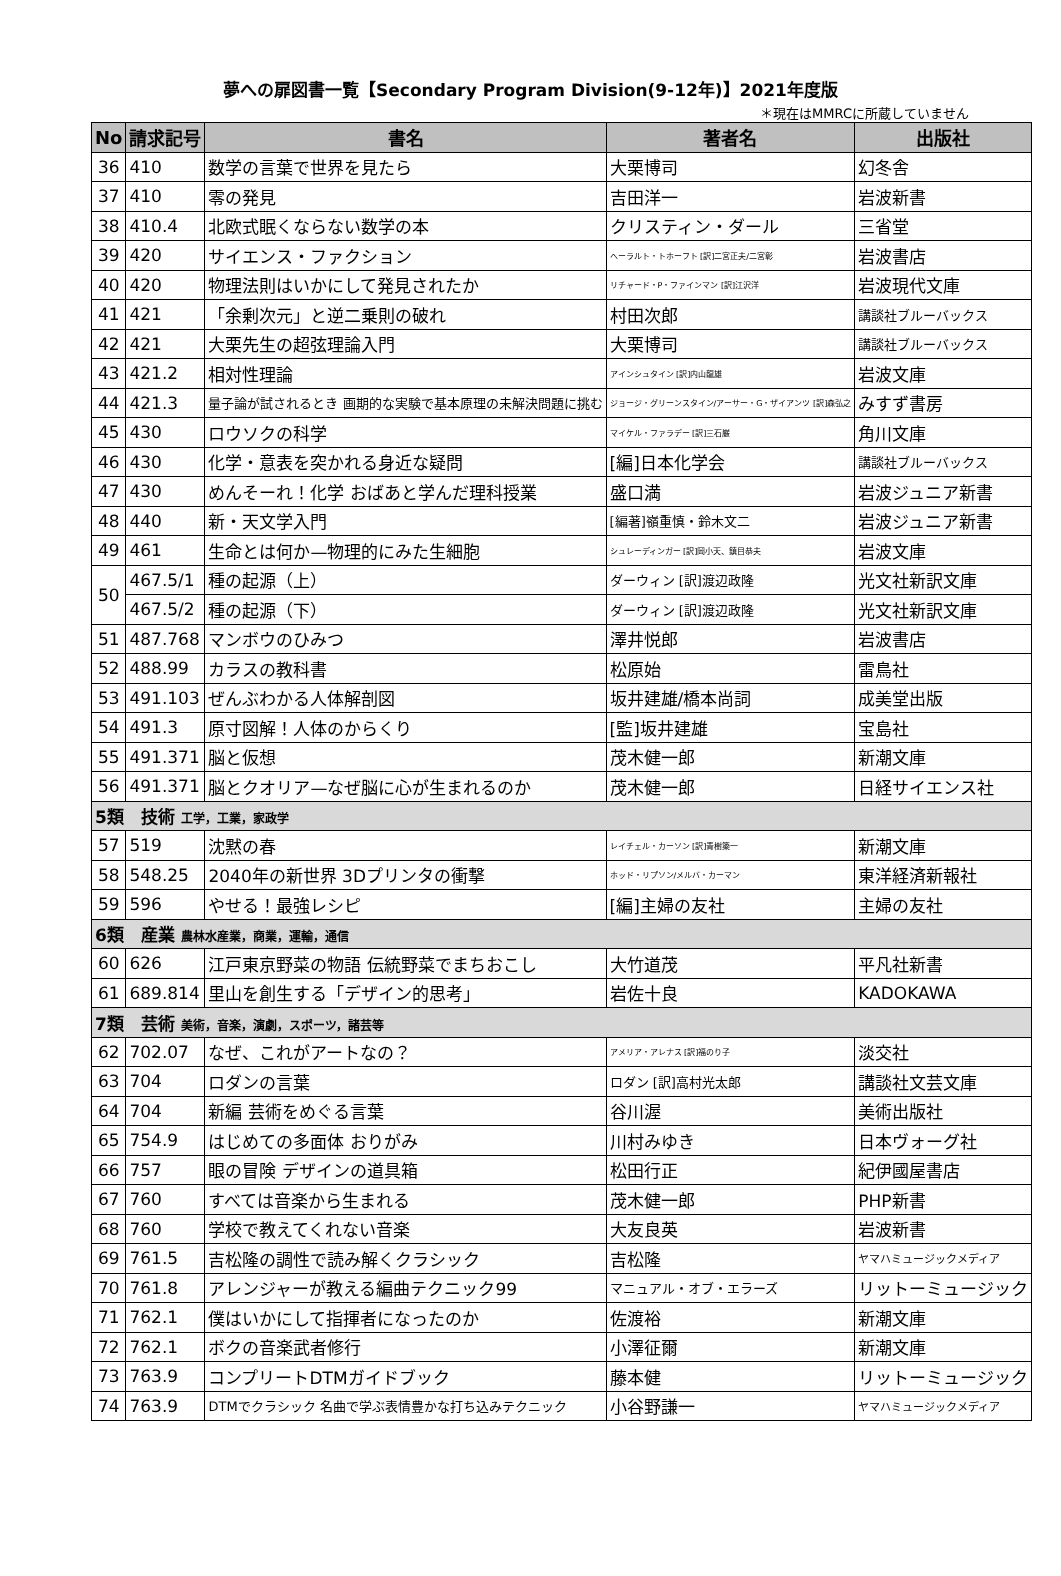夢への扉図書一覧【Secondary Program Division(9-12年)】2021年度版
＊現在はMMRCに所蔵していません
| No | 請求記号 | 書名 | 著者名 | 出版社 |
| --- | --- | --- | --- | --- |
| 36 | 410 | 数学の言葉で世界を見たら | 大栗博司 | 幻冬舎 |
| 37 | 410 | 零の発見 | 吉田洋一 | 岩波新書 |
| 38 | 410.4 | 北欧式眠くならない数学の本 | クリスティン・ダール | 三省堂 |
| 39 | 420 | サイエンス・ファクション | ヘーラルト・トホーフト [訳]二宮正夫/二宮彰 | 岩波書店 |
| 40 | 420 | 物理法則はいかにして発見されたか | リチャード・P・ファインマン [訳]江沢洋 | 岩波現代文庫 |
| 41 | 421 | 「余剰次元」と逆二乗則の破れ | 村田次郎 | 講談社ブルーバックス |
| 42 | 421 | 大栗先生の超弦理論入門 | 大栗博司 | 講談社ブルーバックス |
| 43 | 421.2 | 相対性理論 | アインシュタイン [訳]内山龍雄 | 岩波文庫 |
| 44 | 421.3 | 量子論が試されるとき 画期的な実験で基本原理の未解決問題に挑む | ジョージ・グリーンスタイン/アーサー・G・ザイアンツ [訳]森弘之 | みすず書房 |
| 45 | 430 | ロウソクの科学 | マイケル・ファラデー [訳]三石巌 | 角川文庫 |
| 46 | 430 | 化学・意表を突かれる身近な疑問 | [編]日本化学会 | 講談社ブルーバックス |
| 47 | 430 | めんそーれ！化学 おばあと学んだ理科授業 | 盛口満 | 岩波ジュニア新書 |
| 48 | 440 | 新・天文学入門 | [編著]嶺重慎・鈴木文二 | 岩波ジュニア新書 |
| 49 | 461 | 生命とは何か—物理的にみた生細胞 | シュレーディンガー [訳]岡小天、鎮目恭夫 | 岩波文庫 |
| 50 | 467.5/1 | 種の起源（上） | ダーウィン [訳]渡辺政隆 | 光文社新訳文庫 |
| | 467.5/2 | 種の起源（下） | ダーウィン [訳]渡辺政隆 | 光文社新訳文庫 |
| 51 | 487.768 | マンボウのひみつ | 澤井悦郎 | 岩波書店 |
| 52 | 488.99 | カラスの教科書 | 松原始 | 雷鳥社 |
| 53 | 491.103 | ぜんぶわかる人体解剖図 | 坂井建雄/橋本尚詞 | 成美堂出版 |
| 54 | 491.3 | 原寸図解！人体のからくり | [監]坂井建雄 | 宝島社 |
| 55 | 491.371 | 脳と仮想 | 茂木健一郎 | 新潮文庫 |
| 56 | 491.371 | 脳とクオリア—なぜ脳に心が生まれるのか | 茂木健一郎 | 日経サイエンス社 |
| 5類 技術 工学，工業，家政学 | | | | |
| 57 | 519 | 沈黙の春 | レイチェル・カーソン [訳]青樹簗一 | 新潮文庫 |
| 58 | 548.25 | 2040年の新世界 3Dプリンタの衝撃 | ホッド・リプソン/メルバ・カーマン | 東洋経済新報社 |
| 59 | 596 | やせる！最強レシピ | [編]主婦の友社 | 主婦の友社 |
| 6類 産業 農林水産業，商業，運輸，通信 | | | | |
| 60 | 626 | 江戸東京野菜の物語 伝統野菜でまちおこし | 大竹道茂 | 平凡社新書 |
| 61 | 689.814 | 里山を創生する「デザイン的思考」 | 岩佐十良 | KADOKAWA |
| 7類 芸術 美術，音楽，演劇，スポーツ，諸芸等 | | | | |
| 62 | 702.07 | なぜ、これがアートなの？ | アメリア・アレナス [訳]福のり子 | 淡交社 |
| 63 | 704 | ロダンの言葉 | ロダン [訳]高村光太郎 | 講談社文芸文庫 |
| 64 | 704 | 新編 芸術をめぐる言葉 | 谷川渥 | 美術出版社 |
| 65 | 754.9 | はじめての多面体 おりがみ | 川村みゆき | 日本ヴォーグ社 |
| 66 | 757 | 眼の冒険 デザインの道具箱 | 松田行正 | 紀伊國屋書店 |
| 67 | 760 | すべては音楽から生まれる | 茂木健一郎 | PHP新書 |
| 68 | 760 | 学校で教えてくれない音楽 | 大友良英 | 岩波新書 |
| 69 | 761.5 | 吉松隆の調性で読み解くクラシック | 吉松隆 | ヤマハミュージックメディア |
| 70 | 761.8 | アレンジャーが教える編曲テクニック99 | マニュアル・オブ・エラーズ | リットーミュージック |
| 71 | 762.1 | 僕はいかにして指揮者になったのか | 佐渡裕 | 新潮文庫 |
| 72 | 762.1 | ボクの音楽武者修行 | 小澤征爾 | 新潮文庫 |
| 73 | 763.9 | コンプリートDTMガイドブック | 藤本健 | リットーミュージック |
| 74 | 763.9 | DTMでクラシック 名曲で学ぶ表情豊かな打ち込みテクニック | 小谷野謙一 | ヤマハミュージックメディア |